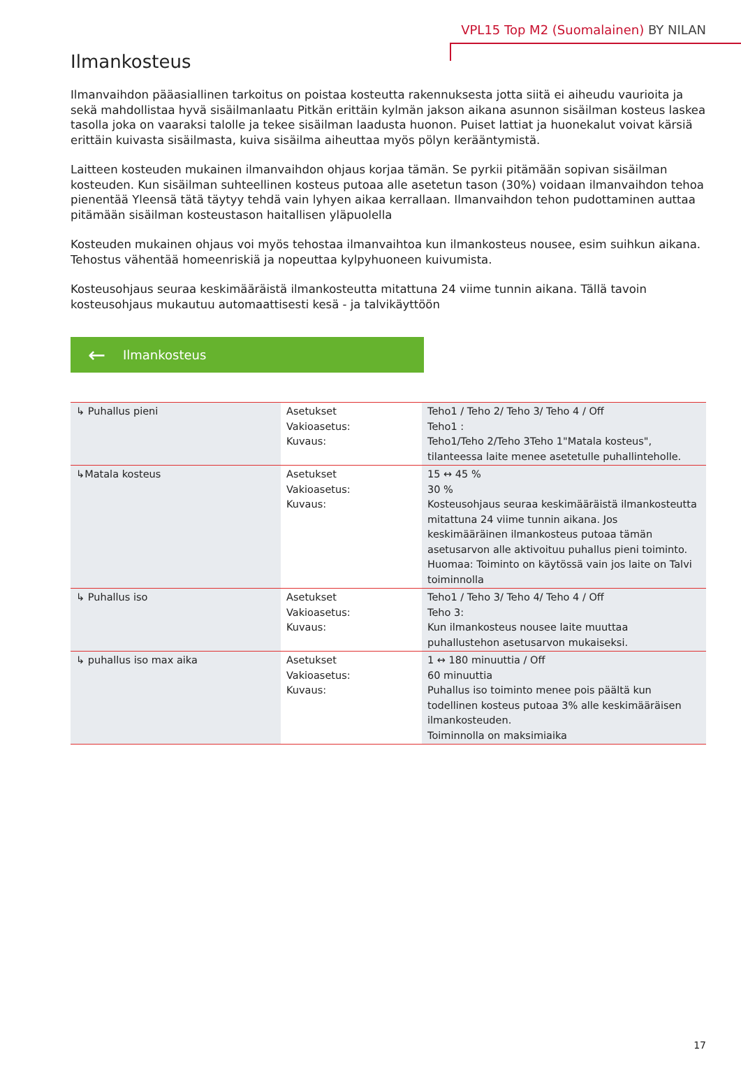VPL15 Top M2 (Suomalainen) BY NILAN
Ilmankosteus
Ilmanvaihdon pääasiallinen tarkoitus on poistaa kosteutta rakennuksesta jotta siitä ei aiheudu vaurioita ja sekä mahdollistaa hyvä sisäilmanlaatu Pitkän erittäin kylmän jakson aikana asunnon sisäilman kosteus laskea tasolla joka on vaaraksi talolle ja tekee sisäilman laadusta huonon. Puiset lattiat ja huonekalut voivat kärsiä erittäin kuivasta sisäilmasta, kuiva sisäilma aiheuttaa myös pölyn kerääntymistä.
Laitteen kosteuden mukainen ilmanvaihdon ohjaus korjaa tämän. Se pyrkii pitämään sopivan sisäilman kosteuden. Kun sisäilman suhteellinen kosteus putoaa alle asetetun tason (30%) voidaan ilmanvaihdon tehoa pienentää Yleensä tätä täytyy tehdä vain lyhyen aikaa kerrallaan. Ilmanvaihdon tehon pudottaminen auttaa pitämään sisäilman kosteustason haitallisen yläpuolella
Kosteuden mukainen ohjaus voi myös tehostaa ilmanvaihtoa kun ilmankosteus nousee, esim suihkun aikana. Tehostus vähentää homeenriskiä ja nopeuttaa kylpyhuoneen kuivumista.
Kosteusohjaus seuraa keskimääräistä ilmankosteutta mitattuna 24 viime tunnin aikana. Tällä tavoin kosteusohjaus mukautuu automaattisesti kesä - ja talvikäyttöön
← Ilmankosteus
| ↳ Puhallus pieni | Asetukset Vakioasetus: Kuvaus: | Teho1 / Teho 2/ Teho 3/ Teho 4 / Off Teho1 : Teho1/Teho 2/Teho 3Teho 1"Matala kosteus", tilanteessa laite menee asetetulle puhallinteholle. |
| ↳Matala kosteus | Asetukset Vakioasetus: Kuvaus: | 15 ↔ 45 % 30 % Kosteusohjaus seuraa keskimääräistä ilmankosteutta mitattuna 24 viime tunnin aikana. Jos keskimääräinen ilmankosteus putoaa tämän asetusarvon alle aktivoituu puhallus pieni toiminto. Huomaa: Toiminto on käytössä vain jos laite on Talvi toiminnolla |
| ↳ Puhallus iso | Asetukset Vakioasetus: Kuvaus: | Teho1 / Teho 3/ Teho 4/ Teho 4 / Off Teho 3: Kun ilmankosteus nousee laite muuttaa puhallustehon asetusarvon mukaiseksi. |
| ↳ puhallus iso max aika | Asetukset Vakioasetus: Kuvaus: | 1 ↔ 180 minuuttia / Off 60 minuuttia Puhallus iso toiminto menee pois päältä kun todellinen kosteus putoaa 3% alle keskimääräisen ilmankosteuden. Toiminnolla on maksimiaika |
17